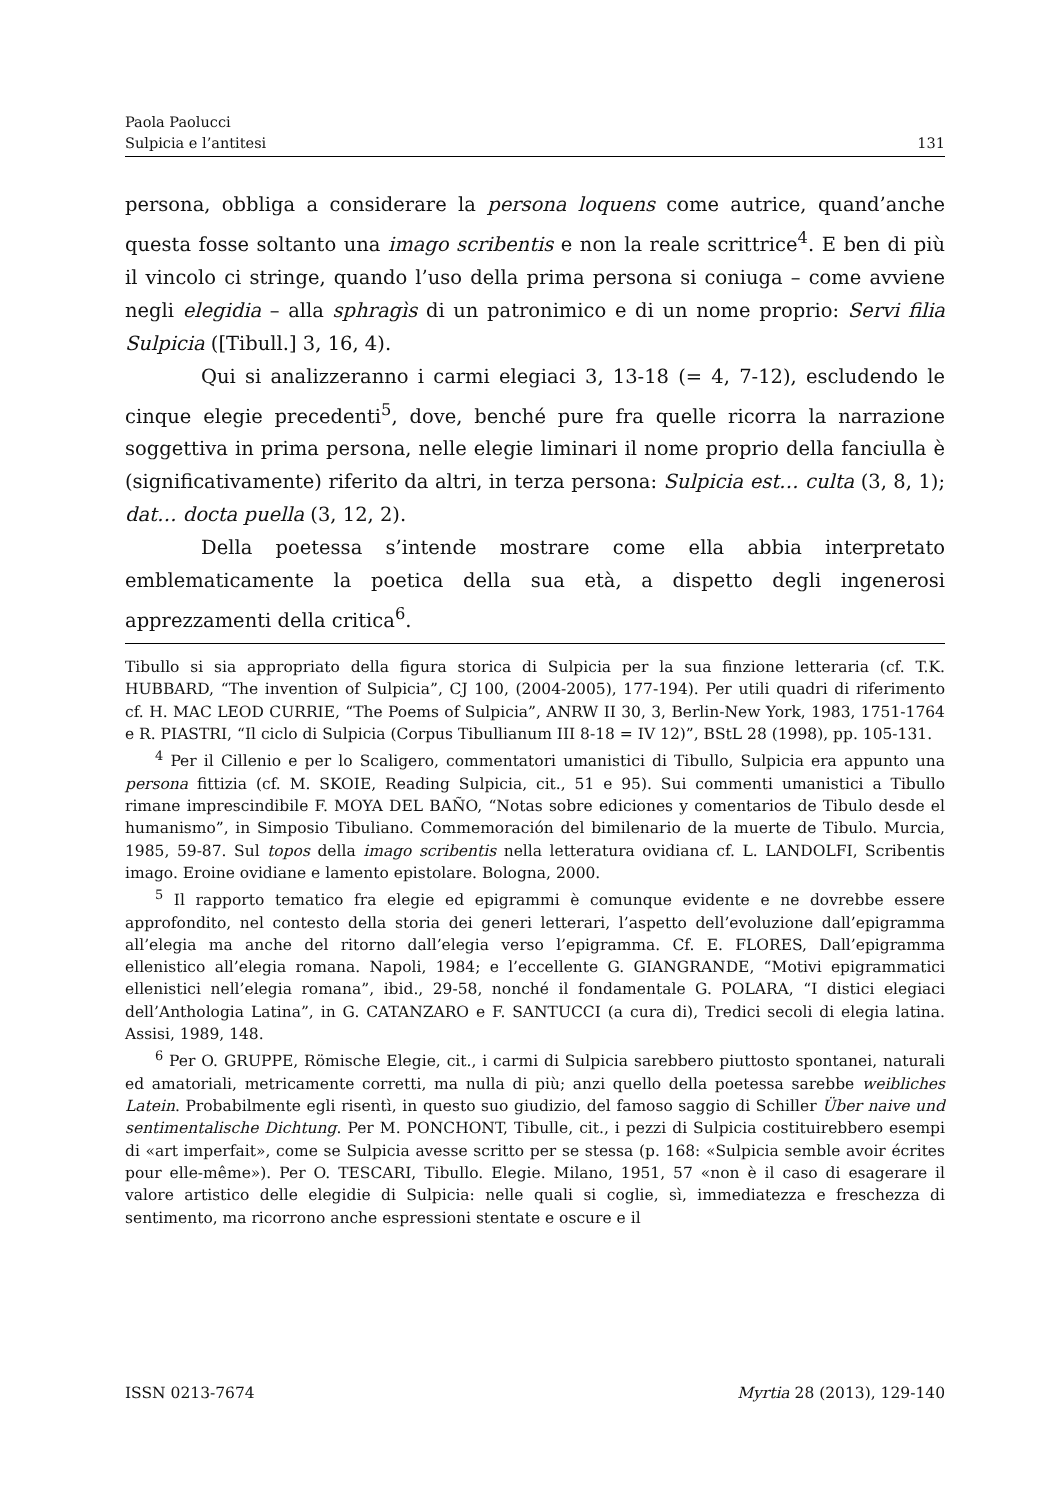Paola Paolucci
Sulpicia e l’antitesi 131
persona, obbliga a considerare la persona loquens come autrice, quand’anche questa fosse soltanto una imago scribentis e non la reale scrittrice<sup>4</sup>. E ben di più il vincolo ci stringe, quando l’uso della prima persona si coniuga – come avviene negli elegidia – alla sphragìs di un patronimico e di un nome proprio: Servi filia Sulpicia ([Tibull.] 3, 16, 4).
Qui si analizzeranno i carmi elegiaci 3, 13-18 (= 4, 7-12), escludendo le cinque elegie precedenti<sup>5</sup>, dove, benché pure fra quelle ricorra la narrazione soggettiva in prima persona, nelle elegie liminari il nome proprio della fanciulla è (significativamente) riferito da altri, in terza persona: Sulpicia est… culta (3, 8, 1); dat… docta puella (3, 12, 2).
Della poetessa s’intende mostrare come ella abbia interpretato emblematicamente la poetica della sua età, a dispetto degli ingenerosi apprezzamenti della critica<sup>6</sup>.
Tibullo si sia appropriato della figura storica di Sulpicia per la sua finzione letteraria (cf. T.K. HUBBARD, “The invention of Sulpicia”, CJ 100, (2004-2005), 177-194). Per utili quadri di riferimento cf. H. MAC LEOD CURRIE, “The Poems of Sulpicia”, ANRW II 30, 3, Berlin-New York, 1983, 1751-1764 e R. PIASTRI, “Il ciclo di Sulpicia (Corpus Tibullianum III 8-18 = IV 12)”, BStL 28 (1998), pp. 105-131.
<sup>4</sup> Per il Cillenio e per lo Scaligero, commentatori umanistici di Tibullo, Sulpicia era appunto una persona fittizia (cf. M. SKOIE, Reading Sulpicia, cit., 51 e 95). Sui commenti umanistici a Tibullo rimane imprescindibile F. MOYA DEL BAÑO, “Notas sobre ediciones y comentarios de Tibulo desde el humanismo”, in Simposio Tibuliano. Commemoración del bimilenario de la muerte de Tibulo. Murcia, 1985, 59-87. Sul topos della imago scribentis nella letteratura ovidiana cf. L. LANDOLFI, Scribentis imago. Eroine ovidiane e lamento epistolare. Bologna, 2000.
<sup>5</sup> Il rapporto tematico fra elegie ed epigrammi è comunque evidente e ne dovrebbe essere approfondito, nel contesto della storia dei generi letterari, l’aspetto dell’evoluzione dall’epigramma all’elegia ma anche del ritorno dall’elegia verso l’epigramma. Cf. E. FLORES, Dall’epigramma ellenistico all’elegia romana. Napoli, 1984; e l’eccellente G. GIANGRANDE, “Motivi epigrammatici ellenistici nell’elegia romana”, ibid., 29-58, nonché il fondamentale G. POLARA, “I distici elegiaci dell’Anthologia Latina”, in G. CATANZARO e F. SANTUCCI (a cura di), Tredici secoli di elegia latina. Assisi, 1989, 148.
<sup>6</sup> Per O. GRUPPE, Römische Elegie, cit., i carmi di Sulpicia sarebbero piuttosto spontanei, naturali ed amatoriali, metricamente corretti, ma nulla di più; anzi quello della poetessa sarebbe weibliches Latein. Probabilmente egli risentì, in questo suo giudizio, del famoso saggio di Schiller Über naive und sentimentalische Dichtung. Per M. PONCHONT, Tibulle, cit., i pezzi di Sulpicia costituirebbero esempi di «art imperfait», come se Sulpicia avesse scritto per se stessa (p. 168: «Sulpicia semble avoir écrites pour elle-même»). Per O. TESCARI, Tibullo. Elegie. Milano, 1951, 57 «non è il caso di esagerare il valore artistico delle elegidie di Sulpicia: nelle quali si coglie, sì, immediatezza e freschezza di sentimento, ma ricorrono anche espressioni stentate e oscure e il
ISSN 0213-7674 Myrtia 28 (2013), 129-140